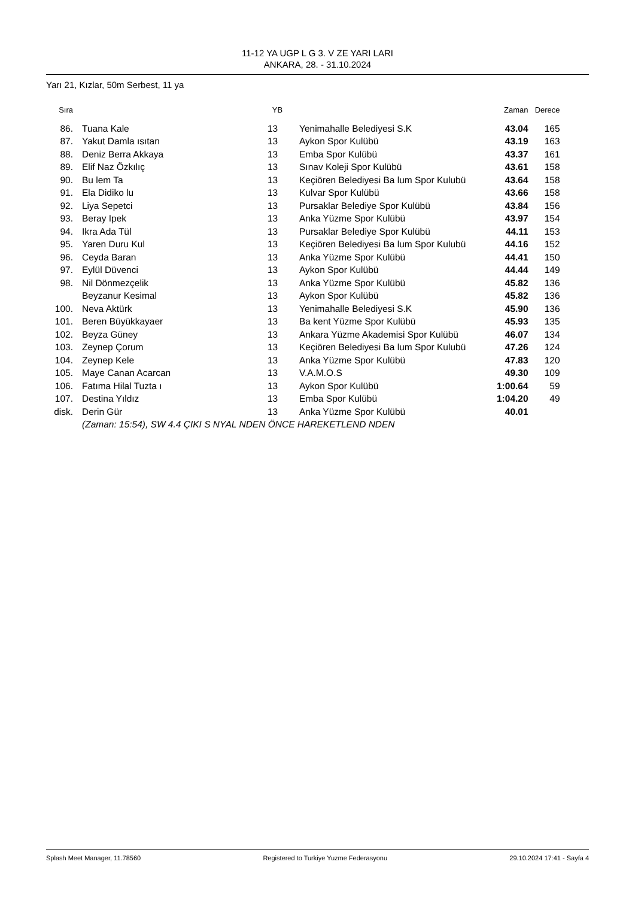11-12 YA UGP L G 3. V ZE YARI LARI
ANKARA, 28. - 31.10.2024
Yarı 21, Kızlar, 50m Serbest, 11 ya
| Sıra | | | YB | | | Zaman | Derece |
| --- | --- | --- | --- | --- | --- | --- | --- |
| 86. | | Tuana Kale | 13 | | Yenimahalle Belediyesi S.K | 43.04 | 165 |
| 87. | | Yakut Damla ısıtan | 13 | | Aykon Spor Kulübü | 43.19 | 163 |
| 88. | | Deniz Berra Akkaya | 13 | | Emba Spor Kulübü | 43.37 | 161 |
| 89. | | Elif Naz Özkılıç | 13 | | Sınav Koleji Spor Kulübü | 43.61 | 158 |
| 90. | | Bu lem Ta | 13 | | Keçiören Belediyesi Ba lum Spor Kulubü | 43.64 | 158 |
| 91. | | Ela Didiko lu | 13 | | Kulvar Spor Kulübü | 43.66 | 158 |
| 92. | | Liya Sepetci | 13 | | Pursaklar Belediye Spor Kulübü | 43.84 | 156 |
| 93. | | Beray Ipek | 13 | | Anka Yüzme Spor Kulübü | 43.97 | 154 |
| 94. | | Ikra Ada Tül | 13 | | Pursaklar Belediye Spor Kulübü | 44.11 | 153 |
| 95. | | Yaren Duru Kul | 13 | | Keçiören Belediyesi Ba lum Spor Kulubü | 44.16 | 152 |
| 96. | | Ceyda Baran | 13 | | Anka Yüzme Spor Kulübü | 44.41 | 150 |
| 97. | | Eylül Düvenci | 13 | | Aykon Spor Kulübü | 44.44 | 149 |
| 98. | | Nil Dönmezçelik | 13 | | Anka Yüzme Spor Kulübü | 45.82 | 136 |
| | | Beyzanur Kesimal | 13 | | Aykon Spor Kulübü | 45.82 | 136 |
| 100. | | Neva Aktürk | 13 | | Yenimahalle Belediyesi S.K | 45.90 | 136 |
| 101. | | Beren Büyükkayaer | 13 | | Ba kent Yüzme Spor Kulübü | 45.93 | 135 |
| 102. | | Beyza Güney | 13 | | Ankara Yüzme Akademisi Spor Kulübü | 46.07 | 134 |
| 103. | | Zeynep Çorum | 13 | | Keçiören Belediyesi Ba lum Spor Kulubü | 47.26 | 124 |
| 104. | | Zeynep Kele | 13 | | Anka Yüzme Spor Kulübü | 47.83 | 120 |
| 105. | | Maye Canan Acarcan | 13 | | V.A.M.O.S | 49.30 | 109 |
| 106. | | Fatıma Hilal Tuzta ı | 13 | | Aykon Spor Kulübü | 1:00.64 | 59 |
| 107. | | Destina Yıldız | 13 | | Emba Spor Kulübü | 1:04.20 | 49 |
| disk. | | Derin Gür | 13 | | Anka Yüzme Spor Kulübü | 40.01 | |
| | | (Zaman: 15:54), SW 4.4 ÇIKI S NYAL NDEN ÖNCE HAREKETLEND NDEN | | | | | |
Splash Meet Manager, 11.78560 Registered to Turkiye Yuzme Federasyonu 29.10.2024 17:41 - Sayfa 4